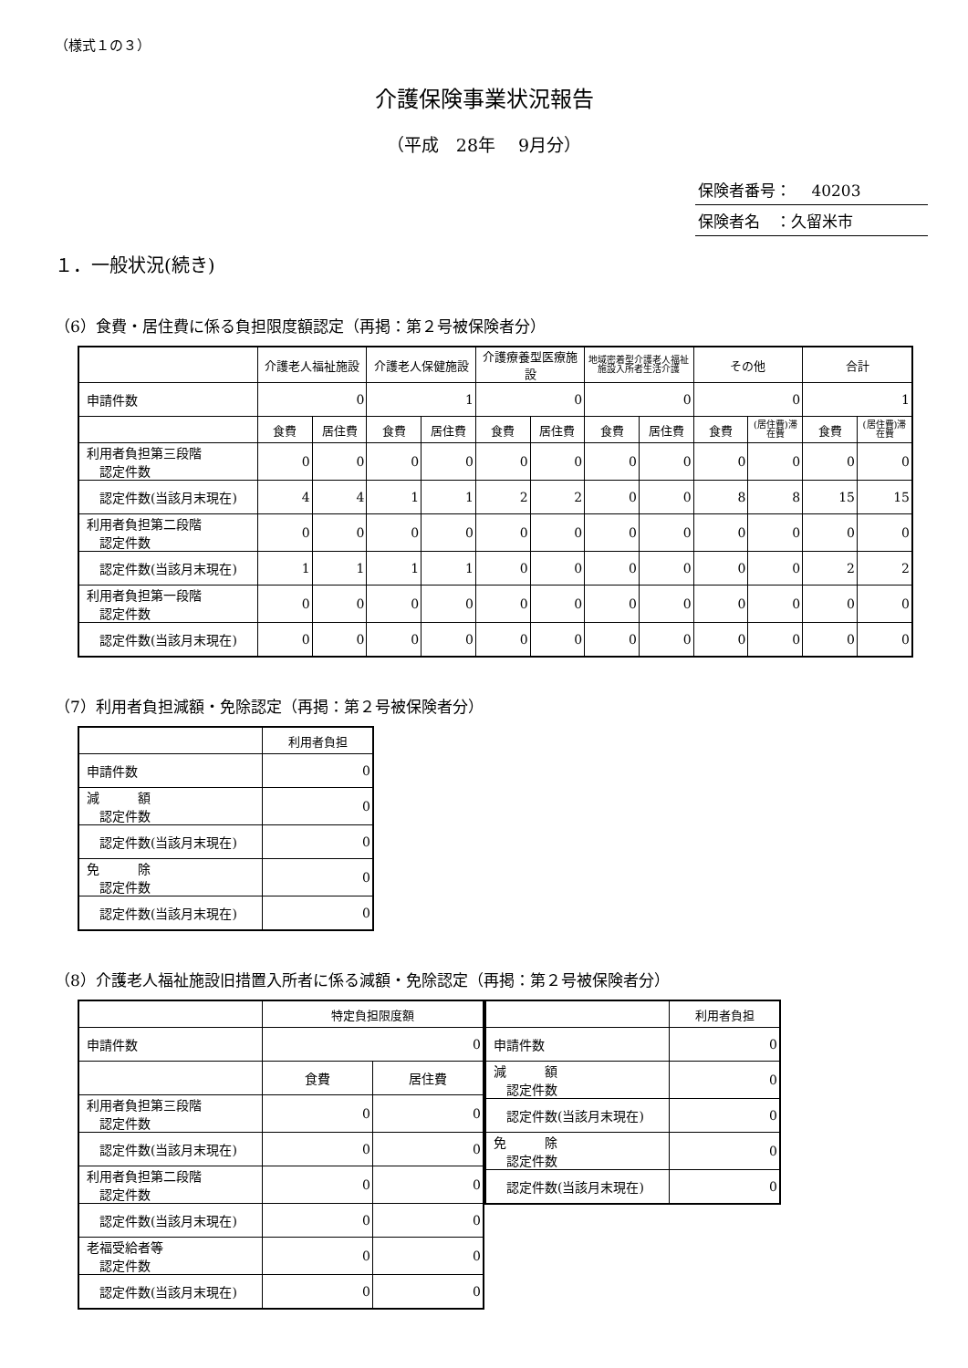（様式１の３）
介護保険事業状況報告
（平成　28年　 9月分）
保険者番号：　 40203
保険者名　：久留米市
１．一般状況(続き)
（6）食費・居住費に係る負担限度額認定（再掲：第２号被保険者分）
| | 介護老人福祉施設 | | 介護老人保健施設 | | 介護療養型医療施設 | | 地域密着型介護老人福祉施設入所者生活介護 | | その他 | | 合計 | |
| --- | --- | --- | --- | --- | --- | --- | --- | --- | --- | --- | --- | --- |
| 申請件数 | 0 | | 1 | | 0 | | 0 | | 0 | | 1 | |
| | 食費 | 居住費 | 食費 | 居住費 | 食費 | 居住費 | 食費 | 居住費 | 食費 | (居住費)滞在費 | 食費 | (居住費)滞在費 |
| 利用者負担第三段階 認定件数 | 0 | 0 | 0 | 0 | 0 | 0 | 0 | 0 | 0 | 0 | 0 | 0 |
| 認定件数(当該月末現在) | 4 | 4 | 1 | 1 | 2 | 2 | 0 | 0 | 8 | 8 | 15 | 15 |
| 利用者負担第二段階 認定件数 | 0 | 0 | 0 | 0 | 0 | 0 | 0 | 0 | 0 | 0 | 0 | 0 |
| 認定件数(当該月末現在) | 1 | 1 | 1 | 1 | 0 | 0 | 0 | 0 | 0 | 0 | 2 | 2 |
| 利用者負担第一段階 認定件数 | 0 | 0 | 0 | 0 | 0 | 0 | 0 | 0 | 0 | 0 | 0 | 0 |
| 認定件数(当該月末現在) | 0 | 0 | 0 | 0 | 0 | 0 | 0 | 0 | 0 | 0 | 0 | 0 |
（7）利用者負担減額・免除認定（再掲：第２号被保険者分）
| | 利用者負担 |
| --- | --- |
| 申請件数 | 0 |
| 減 額 認定件数 | 0 |
| 認定件数(当該月末現在) | 0 |
| 免 除 認定件数 | 0 |
| 認定件数(当該月末現在) | 0 |
（8）介護老人福祉施設旧措置入所者に係る減額・免除認定（再掲：第２号被保険者分）
| | 特定負担限度額 | |
| --- | --- | --- |
| 申請件数 | 0 | |
| | 食費 | 居住費 |
| 利用者負担第三段階 認定件数 | 0 | 0 |
| 認定件数(当該月末現在) | 0 | 0 |
| 利用者負担第二段階 認定件数 | 0 | 0 |
| 認定件数(当該月末現在) | 0 | 0 |
| 老福受給者等 認定件数 | 0 | 0 |
| 認定件数(当該月末現在) | 0 | 0 |
| | 利用者負担 |
| --- | --- |
| 申請件数 | 0 |
| 減 額 認定件数 | 0 |
| 認定件数(当該月末現在) | 0 |
| 免 除 認定件数 | 0 |
| 認定件数(当該月末現在) | 0 |